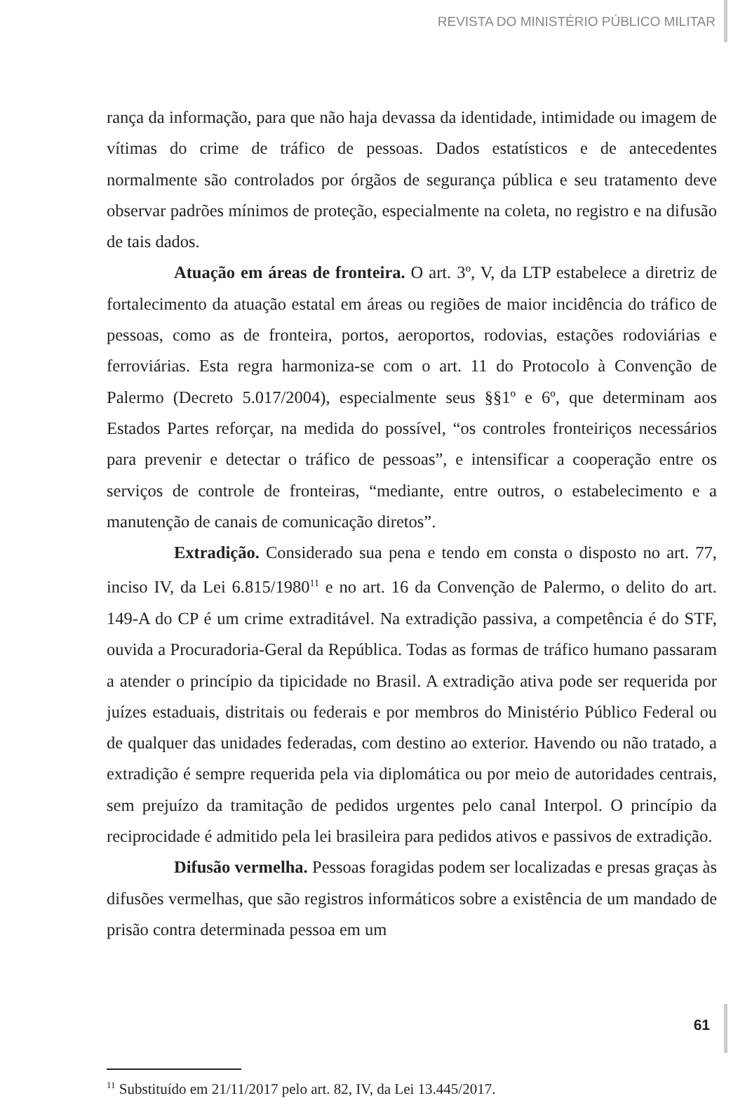REVISTA DO MINISTÉRIO PÚBLICO MILITAR
rança da informação, para que não haja devassa da identidade, intimidade ou imagem de vítimas do crime de tráfico de pessoas. Dados estatísticos e de antecedentes normalmente são controlados por órgãos de segurança pública e seu tratamento deve observar padrões mínimos de proteção, especialmente na coleta, no registro e na difusão de tais dados.
Atuação em áreas de fronteira. O art. 3º, V, da LTP estabelece a diretriz de fortalecimento da atuação estatal em áreas ou regiões de maior incidência do tráfico de pessoas, como as de fronteira, portos, aeroportos, rodovias, estações rodoviárias e ferroviárias. Esta regra harmoniza-se com o art. 11 do Protocolo à Convenção de Palermo (Decreto 5.017/2004), especialmente seus §§1º e 6º, que determinam aos Estados Partes reforçar, na medida do possível, “os controles fronteiriços necessários para prevenir e detectar o tráfico de pessoas”, e intensificar a cooperação entre os serviços de controle de fronteiras, “mediante, entre outros, o estabelecimento e a manutenção de canais de comunicação diretos”.
Extradição. Considerado sua pena e tendo em consta o disposto no art. 77, inciso IV, da Lei 6.815/1980<sup>11</sup> e no art. 16 da Convenção de Palermo, o delito do art. 149-A do CP é um crime extraditável. Na extradição passiva, a competência é do STF, ouvida a Procuradoria-Geral da República. Todas as formas de tráfico humano passaram a atender o princípio da tipicidade no Brasil. A extradição ativa pode ser requerida por juízes estaduais, distritais ou federais e por membros do Ministério Público Federal ou de qualquer das unidades federadas, com destino ao exterior. Havendo ou não tratado, a extradição é sempre requerida pela via diplomática ou por meio de autoridades centrais, sem prejuízo da tramitação de pedidos urgentes pelo canal Interpol. O princípio da reciprocidade é admitido pela lei brasileira para pedidos ativos e passivos de extradição.
Difusão vermelha. Pessoas foragidas podem ser localizadas e presas graças às difusões vermelhas, que são registros informáticos sobre a existência de um mandado de prisão contra determinada pessoa em um
<sup>11</sup> Substituído em 21/11/2017 pelo art. 82, IV, da Lei 13.445/2017.
61